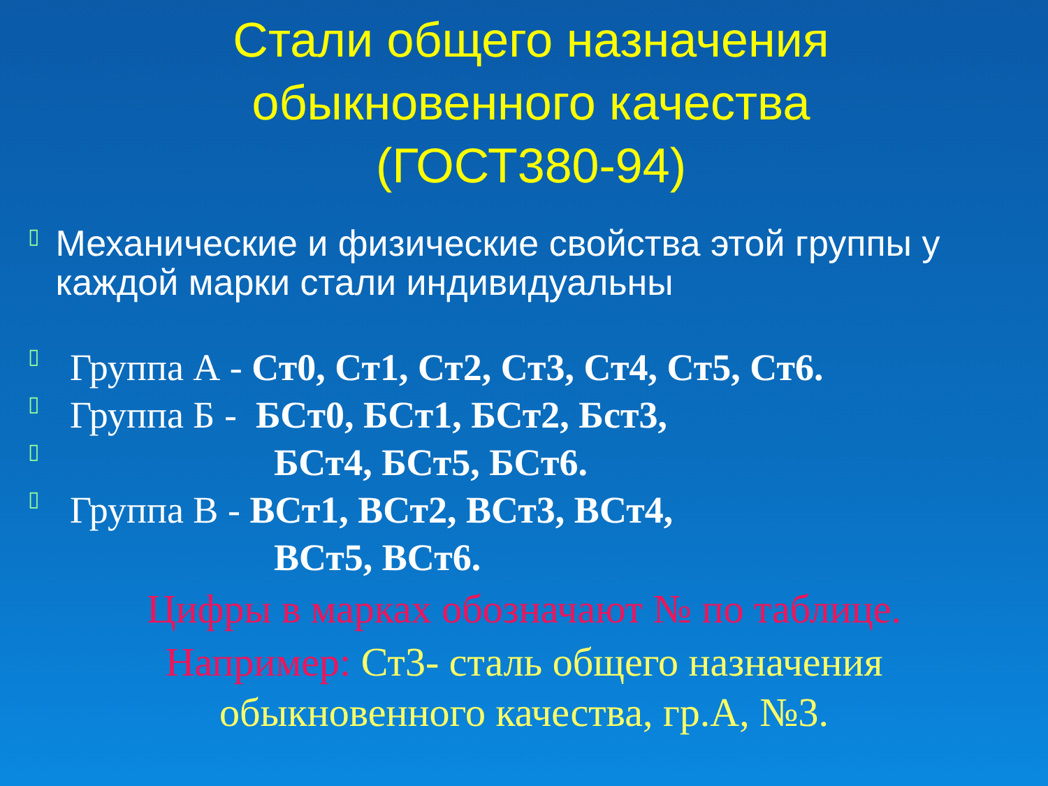Стали общего назначения
обыкновенного качества
(ГОСТ380-94)
▯
Механические и физические свойства этой группы у каждой марки стали индивидуальны
▯
Группа А - Ст0, Ст1, Ст2, Ст3, Ст4, Ст5, Ст6.
▯
Группа Б - БСт0, БСт1, БСт2, Бст3,
▯
БСт4, БСт5, БСт6.
▯
Группа В - ВСт1, ВСт2, ВСт3, ВСт4,
ВСт5, ВСт6.
Цифры в марках обозначают № по таблице.
Например: Ст3- сталь общего назначения
обыкновенного качества, гр.А, №3.